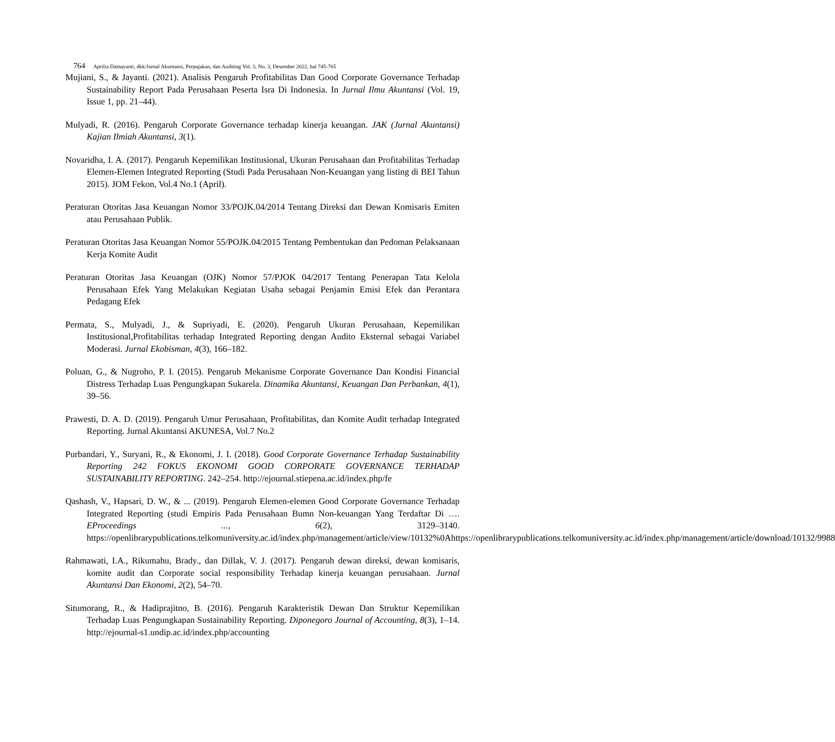764 Aprilia Damayanti, dkk/Jurnal Akuntansi, Perpajakan, dan Auditing Vol. 3, No. 3, Desember 2022, hal 745-765
Mujiani, S., & Jayanti. (2021). Analisis Pengaruh Profitabilitas Dan Good Corporate Governance Terhadap Sustainability Report Pada Perusahaan Peserta Isra Di Indonesia. In Jurnal Ilmu Akuntansi (Vol. 19, Issue 1, pp. 21–44).
Mulyadi, R. (2016). Pengaruh Corporate Governance terhadap kinerja keuangan. JAK (Jurnal Akuntansi) Kajian Ilmiah Akuntansi, 3(1).
Novaridha, I. A. (2017). Pengaruh Kepemilikan Institusional, Ukuran Perusahaan dan Profitabilitas Terhadap Elemen-Elemen Integrated Reporting (Studi Pada Perusahaan Non-Keuangan yang listing di BEI Tahun 2015). JOM Fekon, Vol.4 No.1 (April).
Peraturan Otoritas Jasa Keuangan Nomor 33/POJK.04/2014 Tentang Direksi dan Dewan Komisaris Emiten atau Perusahaan Publik.
Peraturan Otoritas Jasa Keuangan Nomor 55/POJK.04/2015 Tentang Pembentukan dan Pedoman Pelaksanaan Kerja Komite Audit
Peraturan Otoritas Jasa Keuangan (OJK) Nomor 57/PJOK 04/2017 Tentang Penerapan Tata Kelola Perusahaan Efek Yang Melakukan Kegiatan Usaha sebagai Penjamin Emisi Efek dan Perantara Pedagang Efek
Permata, S., Mulyadi, J., & Supriyadi, E. (2020). Pengaruh Ukuran Perusahaan, Kepemilikan Institusional,Profitabilitas terhadap Integrated Reporting dengan Audito Eksternal sebagai Variabel Moderasi. Jurnal Ekobisman, 4(3), 166–182.
Poluan, G., & Nugroho, P. I. (2015). Pengaruh Mekanisme Corporate Governance Dan Kondisi Financial Distress Terhadap Luas Pengungkapan Sukarela. Dinamika Akuntansi, Keuangan Dan Perbankan, 4(1), 39–56.
Prawesti, D. A. D. (2019). Pengaruh Umur Perusahaan, Profitabilitas, dan Komite Audit terhadap Integrated Reporting. Jurnal Akuntansi AKUNESA, Vol.7 No.2
Purbandari, Y., Suryani, R., & Ekonomi, J. I. (2018). Good Corporate Governance Terhadap Sustainability Reporting 242 FOKUS EKONOMI GOOD CORPORATE GOVERNANCE TERHADAP SUSTAINABILITY REPORTING. 242–254. http://ejournal.stiepena.ac.id/index.php/fe
Qashash, V., Hapsari, D. W., & ... (2019). Pengaruh Elemen-elemen Good Corporate Governance Terhadap Integrated Reporting (studi Empiris Pada Perusahaan Bumn Non-keuangan Yang Terdaftar Di …. EProceedings ..., 6(2), 3129–3140. https://openlibrarypublications.telkomuniversity.ac.id/index.php/management/article/view/10132%0Ahttps://openlibrarypublications.telkomuniversity.ac.id/index.php/management/article/download/10132/9988
Rahmawati, I.A., Rikumahu, Brady., dan Dillak, V. J. (2017). Pengaruh dewan direksi, dewan komisaris, komite audit dan Corporate social responsibility Terhadap kinerja keuangan perusahaan. Jurnal Akuntansi Dan Ekonomi, 2(2), 54–70.
Situmorang, R., & Hadiprajitno, B. (2016). Pengaruh Karakteristik Dewan Dan Struktur Kepemilikan Terhadap Luas Pengungkapan Sustainability Reporting. Diponegoro Journal of Accounting, 8(3), 1–14. http://ejournal-s1.undip.ac.id/index.php/accounting